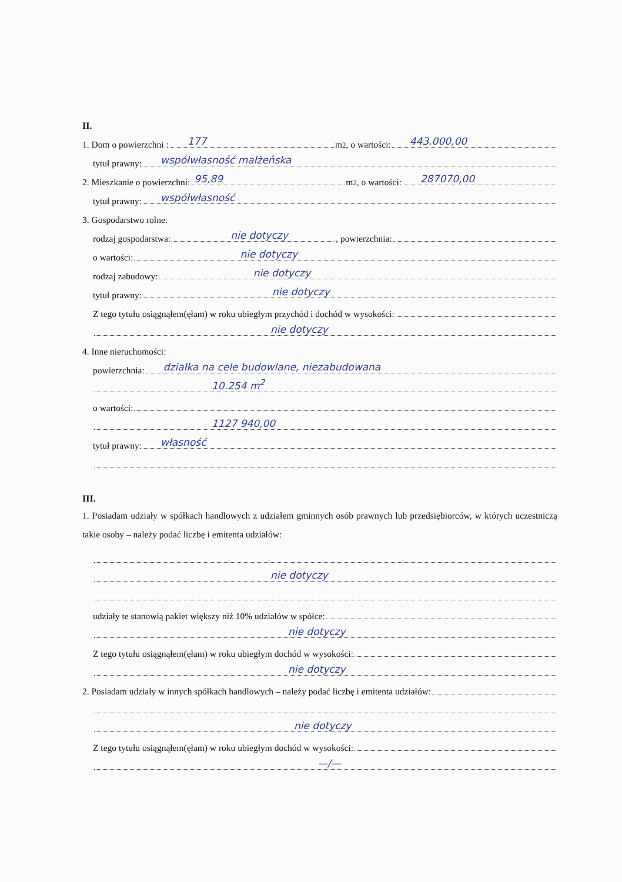II.
1. Dom o powierzchni :
177
m<sup>2</sup>, o wartości:
443.000,00
tytuł prawny:
współwłasność małżeńska
2. Mieszkanie o powierzchni:
95,89
m<sup>2</sup>, o wartości:
287070,00
tytuł prawny:
współwłasność
3. Gospodarstwo rolne:
rodzaj gospodarstwa:
nie dotyczy, powierzchnia:
o wartości:
nie dotyczy
rodzaj zabudowy:
nie dotyczy
tytuł prawny:
nie dotyczy
Z tego tytułu osiągnąłem(ęłam) w roku ubiegłym przychód i dochód w wysokości:
nie dotyczy
4. Inne nieruchomości:
powierzchnia:
działka na cele budowlane, niezabudowana
10.254 m<sup>2</sup>
o wartości:
1127 940,00
tytuł prawny:
własność
III.
1. Posiadam udziały w spółkach handlowych z udziałem gminnych osób prawnych lub przedsiębiorców, w których uczestniczą takie osoby – należy podać liczbę i emitenta udziałów:
nie dotyczy
udziały te stanowią pakiet większy niż 10% udziałów w spółce:
nie dotyczy
Z tego tytułu osiągnąłem(ęłam) w roku ubiegłym dochód w wysokości:
nie dotyczy
2. Posiadam udziały w innych spółkach handlowych – należy podać liczbę i emitenta udziałów:
nie dotyczy
Z tego tytułu osiągnąłem(ęłam) w roku ubiegłym dochód w wysokości:
—/—